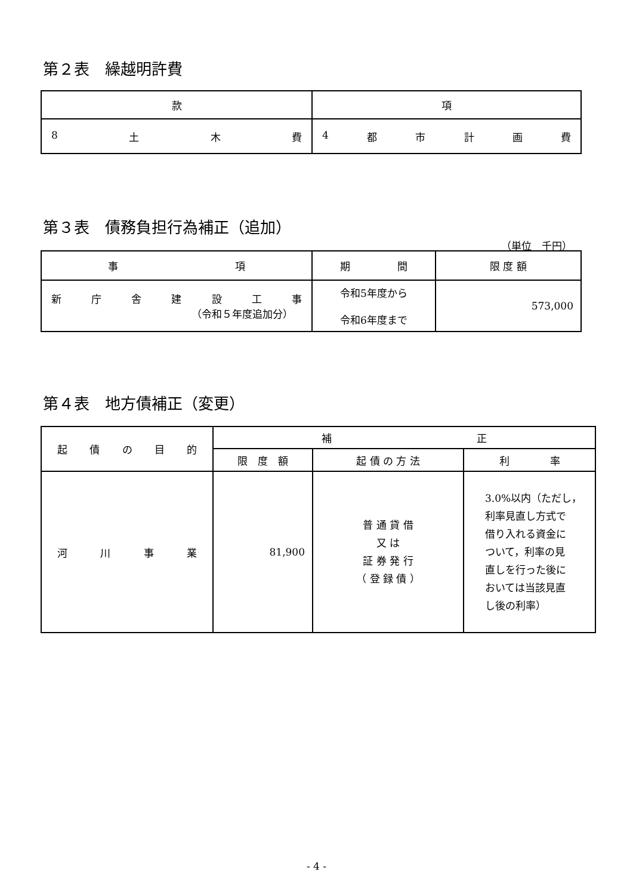第２表　繰越明許費
| 款 | 項 |
| --- | --- |
| 8 土 木 費 | 4 都 市 計 画 費 |
第３表　債務負担行為補正（追加）
（単位　千円）
| 事 項 | 期 間 | 限 度 額 |
| --- | --- | --- |
| 新 庁 舎 建 設 工 事 （令和５年度追加分） | 令和5年度から 令和6年度まで | 573,000 |
第４表　地方債補正（変更）
| 起 債 の 目 的 | 補 正 | | |
| --- | --- | --- | --- |
| | 限 度 額 | 起 債 の 方 法 | 利 率 |
| 河 川 事 業 | 81,900 | 普 通 貸 借 又 は 証 券 発 行 （ 登 録 債 ） | 3.0%以内（ただし， 利率見直し方式で 借り入れる資金に ついて，利率の見 直しを行った後に おいては当該見直 し後の利率） |
- 4 -